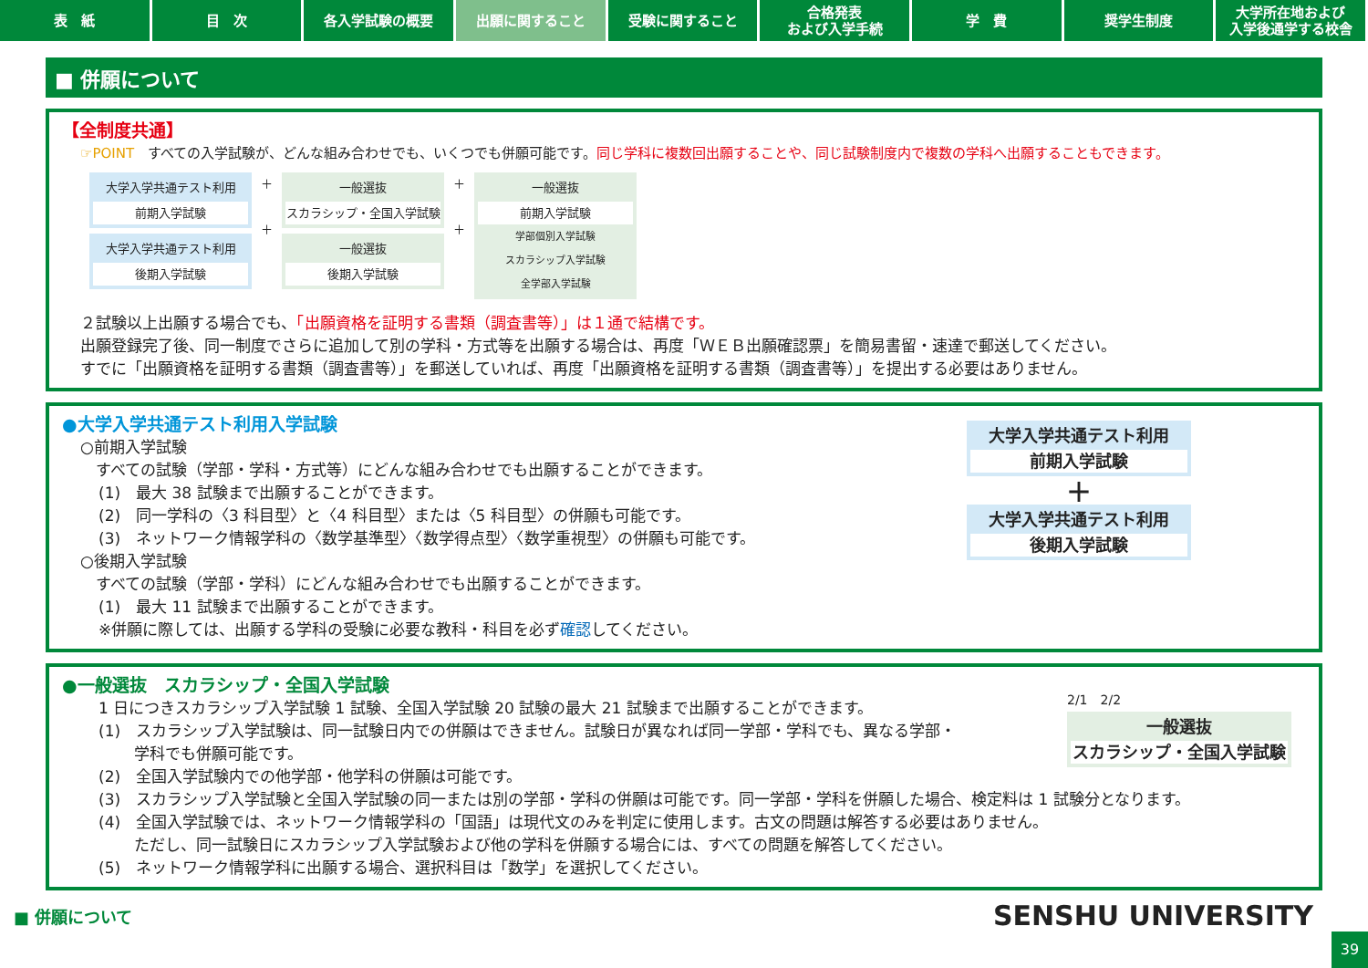表　紙 目　次 各入学試験の概要 出願に関すること 受験に関すること 合格発表
および入学手続
学　費 奨学生制度 大学所在地および
入学後通学する校舎
■ 併願について
【全制度共通】
☞POINT　すべての入学試験が、どんな組み合わせでも、いくつでも併願可能です。同じ学科に複数回出願することや、同じ試験制度内で複数の学科へ出願することもできます。
大学入学共通テスト利用
前期入学試験
大学入学共通テスト利用
後期入学試験
＋
＋
一般選抜
スカラシップ・全国入学試験
一般選抜
後期入学試験
＋
＋
一般選抜
前期入学試験
学部個別入学試験
スカラシップ入学試験
全学部入学試験
２試験以上出願する場合でも、「出願資格を証明する書類（調査書等）」は１通で結構です。
出願登録完了後、同一制度でさらに追加して別の学科・方式等を出願する場合は、再度「ＷＥＢ出願確認票」を簡易書留・速達で郵送してください。
すでに「出願資格を証明する書類（調査書等）」を郵送していれば、再度「出願資格を証明する書類（調査書等）」を提出する必要はありません。
●大学入学共通テスト利用入学試験
○前期入学試験
　すべての試験（学部・学科・方式等）にどんな組み合わせでも出願することができます。
(1)　最大 38 試験まで出願することができます。
(2)　同一学科の〈3 科目型〉と〈4 科目型〉または〈5 科目型〉の併願も可能です。
(3)　ネットワーク情報学科の〈数学基準型〉〈数学得点型〉〈数学重視型〉の併願も可能です。
○後期入学試験
　すべての試験（学部・学科）にどんな組み合わせでも出願することができます。
(1)　最大 11 試験まで出願することができます。
※併願に際しては、出願する学科の受験に必要な教科・科目を必ず確認してください。
大学入学共通テスト利用
前期入学試験
＋
大学入学共通テスト利用
後期入学試験
●一般選抜　スカラシップ・全国入学試験
1 日につきスカラシップ入学試験 1 試験、全国入学試験 20 試験の最大 21 試験まで出願することができます。
(1)　スカラシップ入学試験は、同一試験日内での併願はできません。試験日が異なれば同一学部・学科でも、異なる学部・
　　 学科でも併願可能です。
(2)　全国入学試験内での他学部・他学科の併願は可能です。
(3)　スカラシップ入学試験と全国入学試験の同一または別の学部・学科の併願は可能です。同一学部・学科を併願した場合、検定料は 1 試験分となります。
(4)　全国入学試験では、ネットワーク情報学科の「国語」は現代文のみを判定に使用します。古文の問題は解答する必要はありません。
　　 ただし、同一試験日にスカラシップ入学試験および他の学科を併願する場合には、すべての問題を解答してください。
(5)　ネットワーク情報学科に出願する場合、選択科目は「数学」を選択してください。
2/1　2/2
一般選抜
スカラシップ・全国入学試験
■ 併願について
SENSHU UNIVERSITY
39